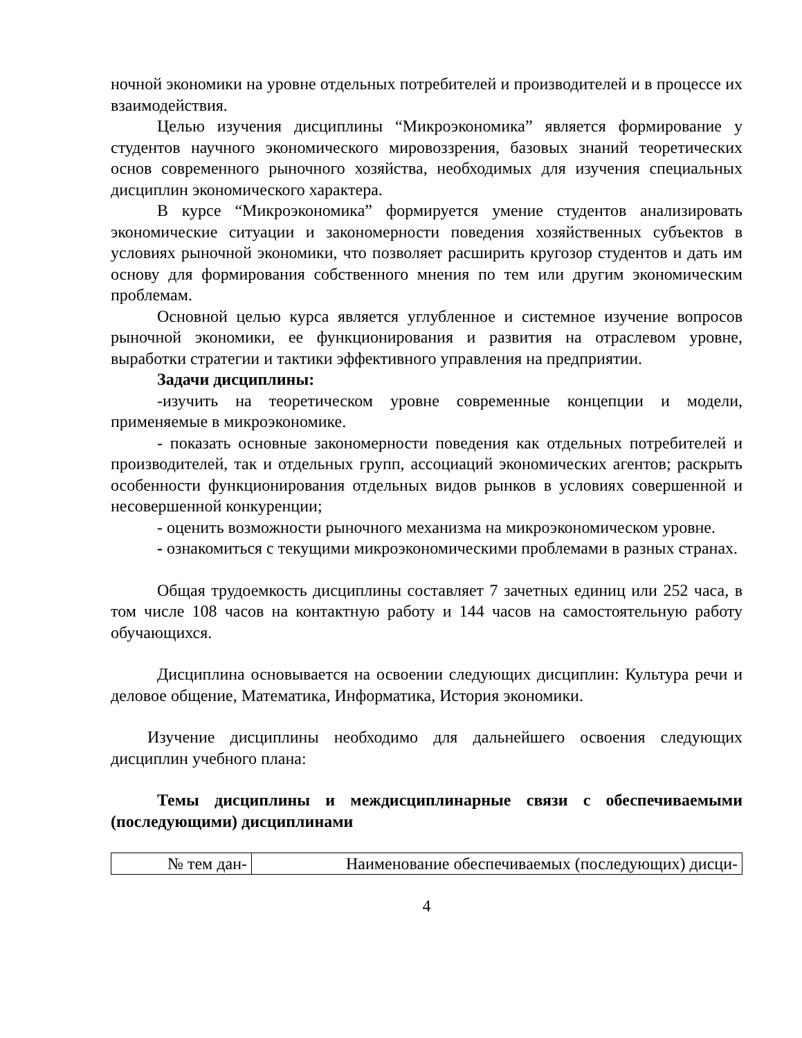ночной экономики на уровне отдельных потребителей и производителей и в процессе их взаимодействия.
Целью изучения дисциплины “Микроэкономика” является формирование у студентов научного экономического мировоззрения, базовых знаний теоретических основ современного рыночного хозяйства, необходимых для изучения специальных дисциплин экономического характера.
В курсе “Микроэкономика” формируется умение студентов анализировать экономические ситуации и закономерности поведения хозяйственных субъектов в условиях рыночной экономики, что позволяет расширить кругозор студентов и дать им основу для формирования собственного мнения по тем или другим экономическим проблемам.
Основной целью курса является углубленное и системное изучение вопросов рыночной экономики, ее функционирования и развития на отраслевом уровне, выработки стратегии и тактики эффективного управления на предприятии.
Задачи дисциплины:
-изучить на теоретическом уровне современные концепции и модели, применяемые в микроэкономике.
- показать основные закономерности поведения как отдельных потребителей и производителей, так и отдельных групп, ассоциаций экономических агентов; раскрыть особенности функционирования отдельных видов рынков в условиях совершенной и несовершенной конкуренции;
- оценить возможности рыночного механизма на микроэкономическом уровне.
- ознакомиться с текущими микроэкономическими проблемами в разных странах.
Общая трудоемкость дисциплины составляет 7 зачетных единиц или 252 часа, в том числе 108 часов на контактную работу и 144 часов на самостоятельную работу обучающихся.
Дисциплина основывается на освоении следующих дисциплин: Культура речи и деловое общение, Математика, Информатика, История экономики.
Изучение дисциплины необходимо для дальнейшего освоения следующих дисциплин учебного плана:
Темы дисциплины и междисциплинарные связи с обеспечиваемыми (последующими) дисциплинами
| № тем дан- | Наименование обеспечиваемых (последующих) дисци- |
4